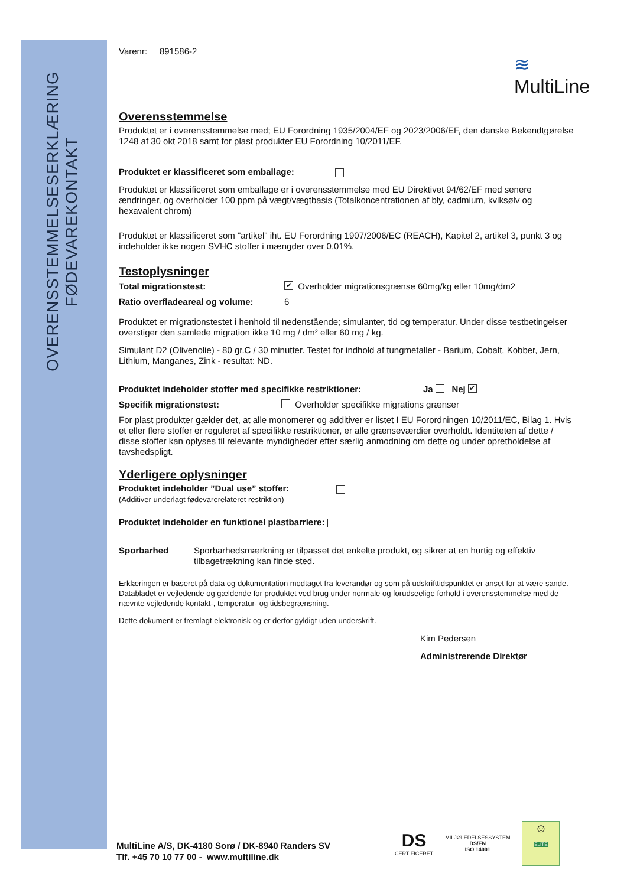OVERENSSTEMMELSESERKLÆRING
FØDEVAREKONTAKT
≋
MultiLine
Varenr: 891586-2
Overensstemmelse
Produktet er i overensstemmelse med; EU Forordning 1935/2004/EF og 2023/2006/EF, den danske Bekendtgørelse 1248 af 30 okt 2018 samt for plast produkter EU Forordning 10/2011/EF.
Produktet er klassificeret som emballage:
Produktet er klassificeret som emballage er i overensstemmelse med EU Direktivet 94/62/EF med senere ændringer, og overholder 100 ppm på vægt/vægtbasis (Totalkoncentrationen af bly, cadmium, kviksølv og hexavalent chrom)
Produktet er klassificeret som "artikel" iht. EU Forordning 1907/2006/EC (REACH), Kapitel 2, artikel 3, punkt 3 og indeholder ikke nogen SVHC stoffer i mængder over 0,01%.
Testoplysninger
Total migrationstest: ✔ Overholder migrationsgrænse 60mg/kg eller 10mg/dm2
Ratio overfladeareal og volume: 6
Produktet er migrationstestet i henhold til nedenstående; simulanter, tid og temperatur. Under disse testbetingelser overstiger den samlede migration ikke 10 mg / dm² eller 60 mg / kg.
Simulant D2 (Olivenolie) - 80 gr.C / 30 minutter. Testet for indhold af tungmetaller - Barium, Cobalt, Kobber, Jern, Lithium, Manganes, Zink - resultat: ND.
Produktet indeholder stoffer med specifikke restriktioner: Ja Nej ✔
Specifik migrationstest: Overholder specifikke migrations grænser
For plast produkter gælder det, at alle monomerer og additiver er listet I EU Forordningen 10/2011/EC, Bilag 1. Hvis et eller flere stoffer er reguleret af specifikke restriktioner, er alle grænseværdier overholdt. Identiteten af dette / disse stoffer kan oplyses til relevante myndigheder efter særlig anmodning om dette og under opretholdelse af tavshedspligt.
Yderligere oplysninger
Produktet indeholder ”Dual use” stoffer:
(Additiver underlagt fødevarerelateret restriktion)
Produktet indeholder en funktionel plastbarriere:
Sporbarhed Sporbarhedsmærkning er tilpasset det enkelte produkt, og sikrer at en hurtig og effektiv tilbagetrækning kan finde sted.
Erklæringen er baseret på data og dokumentation modtaget fra leverandør og som på udskrifttidspunktet er anset for at være sande. Databladet er vejledende og gældende for produktet ved brug under normale og forudseelige forhold i overensstemmelse med de nævnte vejledende kontakt-, temperatur- og tidsbegrænsning.
Dette dokument er fremlagt elektronisk og er derfor gyldigt uden underskrift.
Kim Pedersen
Administrerende Direktør
MultiLine A/S, DK-4180 Sorø / DK-8940 Randers SV
Tlf. +45 70 10 77 00 - www.multiline.dk
DS
CERTIFICERET
MILJØLEDELSESSYSTEM
DS/EN
ISO 14001
☺
ELITE